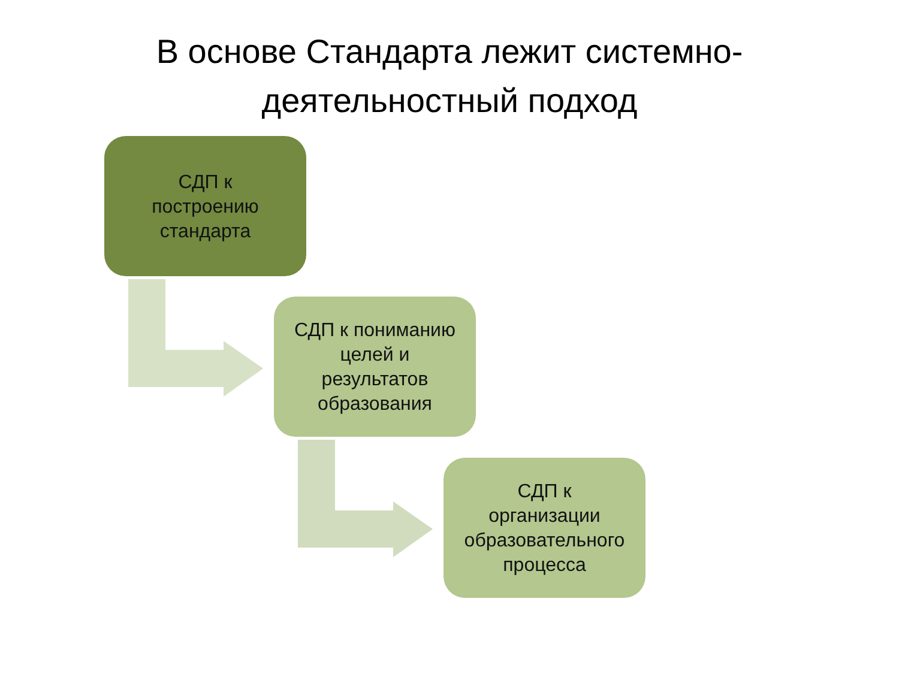В основе Стандарта лежит системно-
деятельностный подход
СДП к
построению
стандарта
СДП к пониманию
целей и
результатов
образования
СДП к
организации
образовательного
процесса